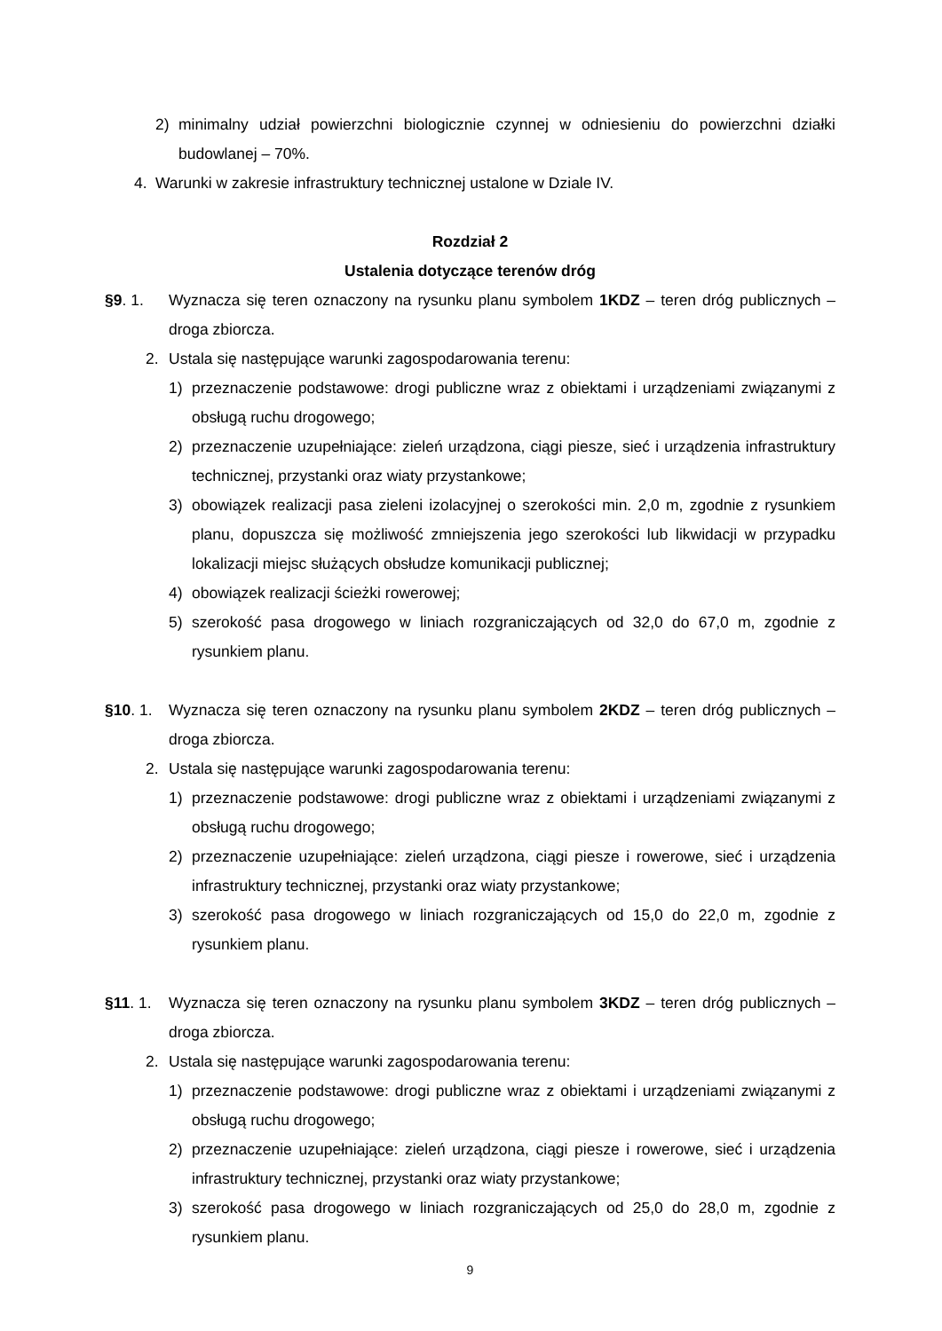2) minimalny udział powierzchni biologicznie czynnej w odniesieniu do powierzchni działki budowlanej – 70%.
4. Warunki w zakresie infrastruktury technicznej ustalone w Dziale IV.
Rozdział 2
Ustalenia dotyczące terenów dróg
§9. 1. Wyznacza się teren oznaczony na rysunku planu symbolem 1KDZ – teren dróg publicznych – droga zbiorcza.
2. Ustala się następujące warunki zagospodarowania terenu:
1) przeznaczenie podstawowe: drogi publiczne wraz z obiektami i urządzeniami związanymi z obsługą ruchu drogowego;
2) przeznaczenie uzupełniające: zieleń urządzona, ciągi piesze, sieć i urządzenia infrastruktury technicznej, przystanki oraz wiaty przystankowe;
3) obowiązek realizacji pasa zieleni izolacyjnej o szerokości min. 2,0 m, zgodnie z rysunkiem planu, dopuszcza się możliwość zmniejszenia jego szerokości lub likwidacji w przypadku lokalizacji miejsc służących obsłudze komunikacji publicznej;
4) obowiązek realizacji ścieżki rowerowej;
5) szerokość pasa drogowego w liniach rozgraniczających od 32,0 do 67,0 m, zgodnie z rysunkiem planu.
§10. 1. Wyznacza się teren oznaczony na rysunku planu symbolem 2KDZ – teren dróg publicznych – droga zbiorcza.
2. Ustala się następujące warunki zagospodarowania terenu:
1) przeznaczenie podstawowe: drogi publiczne wraz z obiektami i urządzeniami związanymi z obsługą ruchu drogowego;
2) przeznaczenie uzupełniające: zieleń urządzona, ciągi piesze i rowerowe, sieć i urządzenia infrastruktury technicznej, przystanki oraz wiaty przystankowe;
3) szerokość pasa drogowego w liniach rozgraniczających od 15,0 do 22,0 m, zgodnie z rysunkiem planu.
§11. 1. Wyznacza się teren oznaczony na rysunku planu symbolem 3KDZ – teren dróg publicznych – droga zbiorcza.
2. Ustala się następujące warunki zagospodarowania terenu:
1) przeznaczenie podstawowe: drogi publiczne wraz z obiektami i urządzeniami związanymi z obsługą ruchu drogowego;
2) przeznaczenie uzupełniające: zieleń urządzona, ciągi piesze i rowerowe, sieć i urządzenia infrastruktury technicznej, przystanki oraz wiaty przystankowe;
3) szerokość pasa drogowego w liniach rozgraniczających od 25,0 do 28,0 m, zgodnie z rysunkiem planu.
9